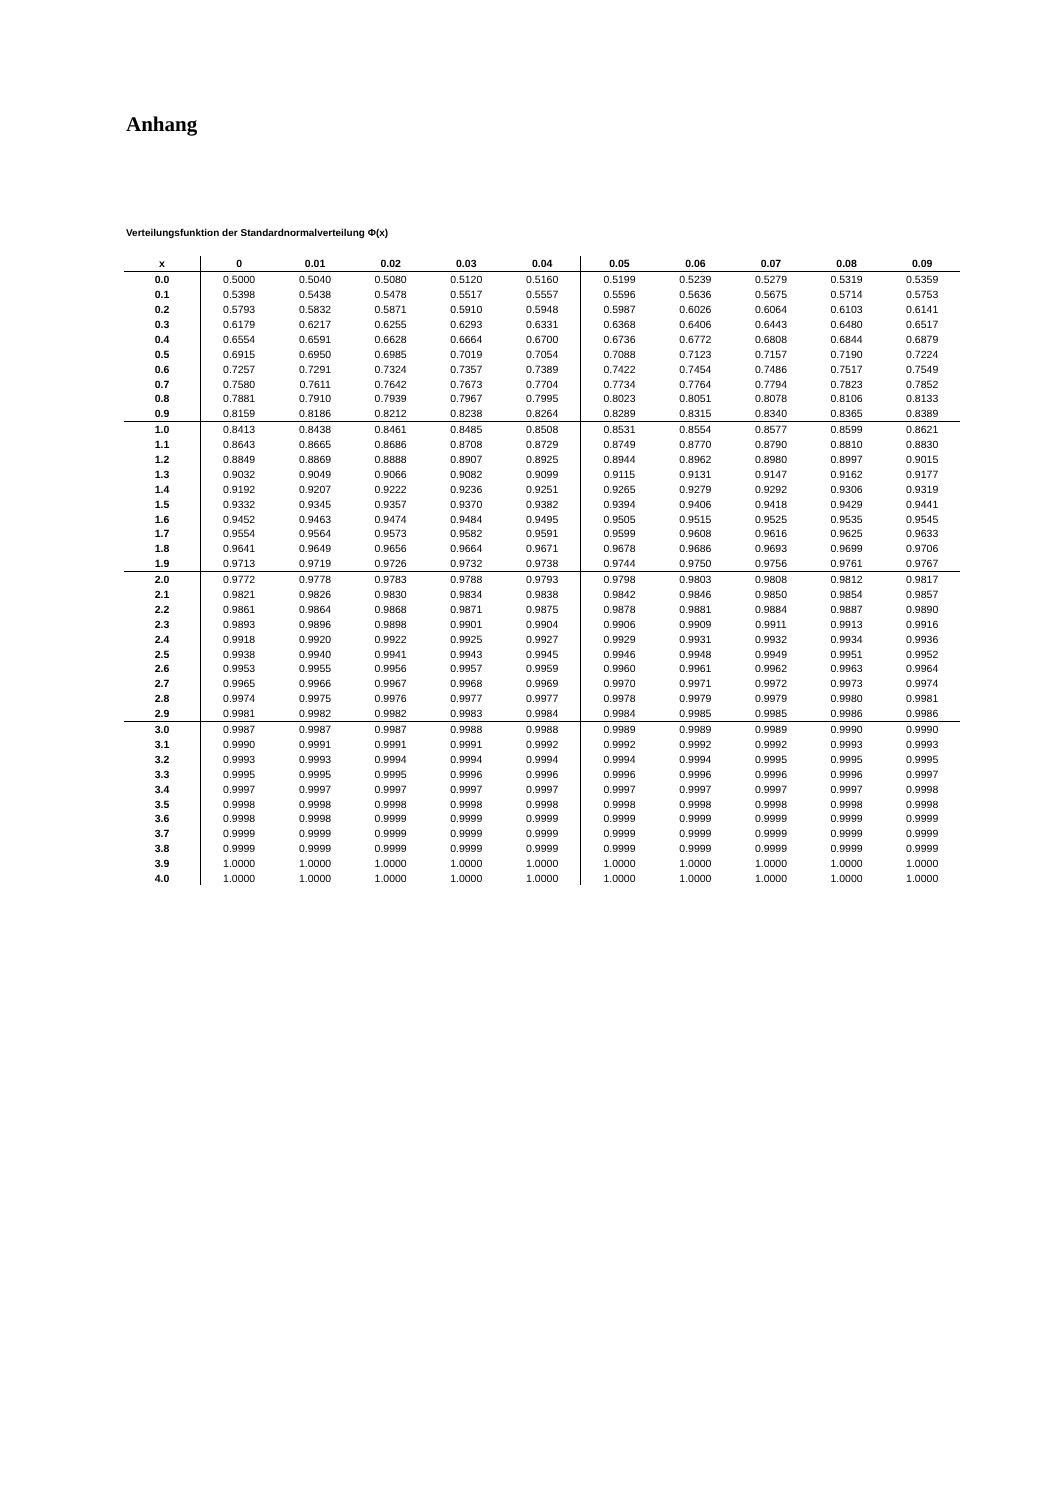Anhang
Verteilungsfunktion der Standardnormalverteilung Φ(x)
| x | 0 | 0.01 | 0.02 | 0.03 | 0.04 | 0.05 | 0.06 | 0.07 | 0.08 | 0.09 |
| --- | --- | --- | --- | --- | --- | --- | --- | --- | --- | --- |
| 0.0 | 0.5000 | 0.5040 | 0.5080 | 0.5120 | 0.5160 | 0.5199 | 0.5239 | 0.5279 | 0.5319 | 0.5359 |
| 0.1 | 0.5398 | 0.5438 | 0.5478 | 0.5517 | 0.5557 | 0.5596 | 0.5636 | 0.5675 | 0.5714 | 0.5753 |
| 0.2 | 0.5793 | 0.5832 | 0.5871 | 0.5910 | 0.5948 | 0.5987 | 0.6026 | 0.6064 | 0.6103 | 0.6141 |
| 0.3 | 0.6179 | 0.6217 | 0.6255 | 0.6293 | 0.6331 | 0.6368 | 0.6406 | 0.6443 | 0.6480 | 0.6517 |
| 0.4 | 0.6554 | 0.6591 | 0.6628 | 0.6664 | 0.6700 | 0.6736 | 0.6772 | 0.6808 | 0.6844 | 0.6879 |
| 0.5 | 0.6915 | 0.6950 | 0.6985 | 0.7019 | 0.7054 | 0.7088 | 0.7123 | 0.7157 | 0.7190 | 0.7224 |
| 0.6 | 0.7257 | 0.7291 | 0.7324 | 0.7357 | 0.7389 | 0.7422 | 0.7454 | 0.7486 | 0.7517 | 0.7549 |
| 0.7 | 0.7580 | 0.7611 | 0.7642 | 0.7673 | 0.7704 | 0.7734 | 0.7764 | 0.7794 | 0.7823 | 0.7852 |
| 0.8 | 0.7881 | 0.7910 | 0.7939 | 0.7967 | 0.7995 | 0.8023 | 0.8051 | 0.8078 | 0.8106 | 0.8133 |
| 0.9 | 0.8159 | 0.8186 | 0.8212 | 0.8238 | 0.8264 | 0.8289 | 0.8315 | 0.8340 | 0.8365 | 0.8389 |
| 1.0 | 0.8413 | 0.8438 | 0.8461 | 0.8485 | 0.8508 | 0.8531 | 0.8554 | 0.8577 | 0.8599 | 0.8621 |
| 1.1 | 0.8643 | 0.8665 | 0.8686 | 0.8708 | 0.8729 | 0.8749 | 0.8770 | 0.8790 | 0.8810 | 0.8830 |
| 1.2 | 0.8849 | 0.8869 | 0.8888 | 0.8907 | 0.8925 | 0.8944 | 0.8962 | 0.8980 | 0.8997 | 0.9015 |
| 1.3 | 0.9032 | 0.9049 | 0.9066 | 0.9082 | 0.9099 | 0.9115 | 0.9131 | 0.9147 | 0.9162 | 0.9177 |
| 1.4 | 0.9192 | 0.9207 | 0.9222 | 0.9236 | 0.9251 | 0.9265 | 0.9279 | 0.9292 | 0.9306 | 0.9319 |
| 1.5 | 0.9332 | 0.9345 | 0.9357 | 0.9370 | 0.9382 | 0.9394 | 0.9406 | 0.9418 | 0.9429 | 0.9441 |
| 1.6 | 0.9452 | 0.9463 | 0.9474 | 0.9484 | 0.9495 | 0.9505 | 0.9515 | 0.9525 | 0.9535 | 0.9545 |
| 1.7 | 0.9554 | 0.9564 | 0.9573 | 0.9582 | 0.9591 | 0.9599 | 0.9608 | 0.9616 | 0.9625 | 0.9633 |
| 1.8 | 0.9641 | 0.9649 | 0.9656 | 0.9664 | 0.9671 | 0.9678 | 0.9686 | 0.9693 | 0.9699 | 0.9706 |
| 1.9 | 0.9713 | 0.9719 | 0.9726 | 0.9732 | 0.9738 | 0.9744 | 0.9750 | 0.9756 | 0.9761 | 0.9767 |
| 2.0 | 0.9772 | 0.9778 | 0.9783 | 0.9788 | 0.9793 | 0.9798 | 0.9803 | 0.9808 | 0.9812 | 0.9817 |
| 2.1 | 0.9821 | 0.9826 | 0.9830 | 0.9834 | 0.9838 | 0.9842 | 0.9846 | 0.9850 | 0.9854 | 0.9857 |
| 2.2 | 0.9861 | 0.9864 | 0.9868 | 0.9871 | 0.9875 | 0.9878 | 0.9881 | 0.9884 | 0.9887 | 0.9890 |
| 2.3 | 0.9893 | 0.9896 | 0.9898 | 0.9901 | 0.9904 | 0.9906 | 0.9909 | 0.9911 | 0.9913 | 0.9916 |
| 2.4 | 0.9918 | 0.9920 | 0.9922 | 0.9925 | 0.9927 | 0.9929 | 0.9931 | 0.9932 | 0.9934 | 0.9936 |
| 2.5 | 0.9938 | 0.9940 | 0.9941 | 0.9943 | 0.9945 | 0.9946 | 0.9948 | 0.9949 | 0.9951 | 0.9952 |
| 2.6 | 0.9953 | 0.9955 | 0.9956 | 0.9957 | 0.9959 | 0.9960 | 0.9961 | 0.9962 | 0.9963 | 0.9964 |
| 2.7 | 0.9965 | 0.9966 | 0.9967 | 0.9968 | 0.9969 | 0.9970 | 0.9971 | 0.9972 | 0.9973 | 0.9974 |
| 2.8 | 0.9974 | 0.9975 | 0.9976 | 0.9977 | 0.9977 | 0.9978 | 0.9979 | 0.9979 | 0.9980 | 0.9981 |
| 2.9 | 0.9981 | 0.9982 | 0.9982 | 0.9983 | 0.9984 | 0.9984 | 0.9985 | 0.9985 | 0.9986 | 0.9986 |
| 3.0 | 0.9987 | 0.9987 | 0.9987 | 0.9988 | 0.9988 | 0.9989 | 0.9989 | 0.9989 | 0.9990 | 0.9990 |
| 3.1 | 0.9990 | 0.9991 | 0.9991 | 0.9991 | 0.9992 | 0.9992 | 0.9992 | 0.9992 | 0.9993 | 0.9993 |
| 3.2 | 0.9993 | 0.9993 | 0.9994 | 0.9994 | 0.9994 | 0.9994 | 0.9994 | 0.9995 | 0.9995 | 0.9995 |
| 3.3 | 0.9995 | 0.9995 | 0.9995 | 0.9996 | 0.9996 | 0.9996 | 0.9996 | 0.9996 | 0.9996 | 0.9997 |
| 3.4 | 0.9997 | 0.9997 | 0.9997 | 0.9997 | 0.9997 | 0.9997 | 0.9997 | 0.9997 | 0.9997 | 0.9998 |
| 3.5 | 0.9998 | 0.9998 | 0.9998 | 0.9998 | 0.9998 | 0.9998 | 0.9998 | 0.9998 | 0.9998 | 0.9998 |
| 3.6 | 0.9998 | 0.9998 | 0.9999 | 0.9999 | 0.9999 | 0.9999 | 0.9999 | 0.9999 | 0.9999 | 0.9999 |
| 3.7 | 0.9999 | 0.9999 | 0.9999 | 0.9999 | 0.9999 | 0.9999 | 0.9999 | 0.9999 | 0.9999 | 0.9999 |
| 3.8 | 0.9999 | 0.9999 | 0.9999 | 0.9999 | 0.9999 | 0.9999 | 0.9999 | 0.9999 | 0.9999 | 0.9999 |
| 3.9 | 1.0000 | 1.0000 | 1.0000 | 1.0000 | 1.0000 | 1.0000 | 1.0000 | 1.0000 | 1.0000 | 1.0000 |
| 4.0 | 1.0000 | 1.0000 | 1.0000 | 1.0000 | 1.0000 | 1.0000 | 1.0000 | 1.0000 | 1.0000 | 1.0000 |